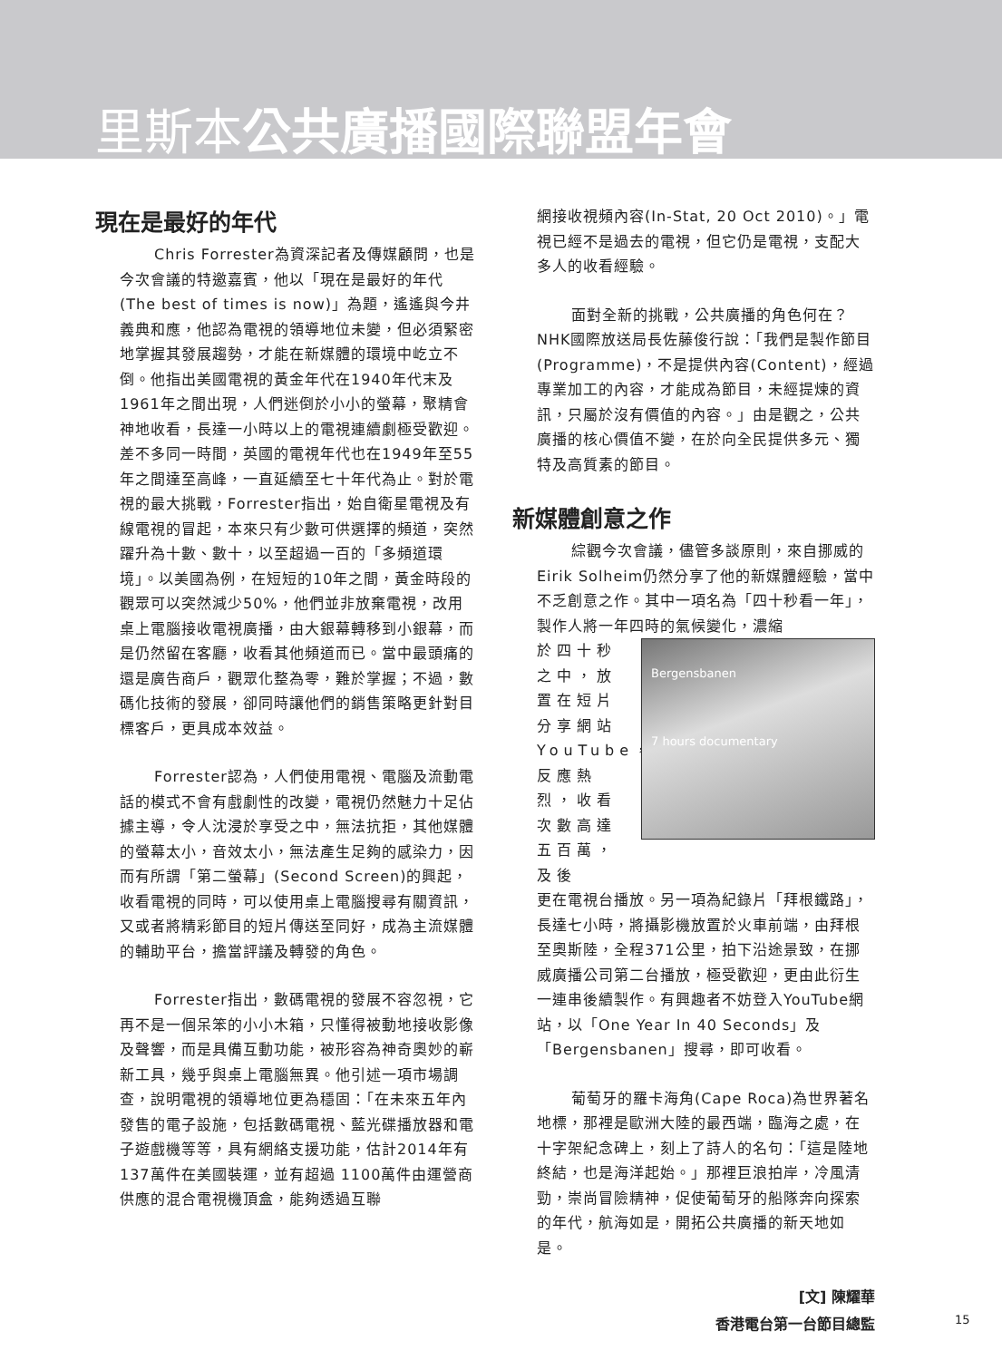里斯本公共廣播國際聯盟年會
現在是最好的年代
Chris Forrester為資深記者及傳媒顧問，也是今次會議的特邀嘉賓，他以「現在是最好的年代(The best of times is now)」為題，遙遙與今井義典和應，他認為電視的領導地位未變，但必須緊密地掌握其發展趨勢，才能在新媒體的環境中屹立不倒。他指出美國電視的黃金年代在1940年代末及1961年之間出現，人們迷倒於小小的螢幕，聚精會神地收看，長達一小時以上的電視連續劇極受歡迎。差不多同一時間，英國的電視年代也在1949年至55年之間達至高峰，一直延續至七十年代為止。對於電視的最大挑戰，Forrester指出，始自衛星電視及有線電視的冒起，本來只有少數可供選擇的頻道，突然躍升為十數、數十，以至超過一百的「多頻道環境」。以美國為例，在短短的10年之間，黃金時段的觀眾可以突然減少50%，他們並非放棄電視，改用桌上電腦接收電視廣播，由大銀幕轉移到小銀幕，而是仍然留在客廳，收看其他頻道而已。當中最頭痛的還是廣告商戶，觀眾化整為零，難於掌握；不過，數碼化技術的發展，卻同時讓他們的銷售策略更針對目標客戶，更具成本效益。
Forrester認為，人們使用電視、電腦及流動電話的模式不會有戲劇性的改變，電視仍然魅力十足佔據主導，令人沈浸於享受之中，無法抗拒，其他媒體的螢幕太小，音效太小，無法產生足夠的感染力，因而有所謂「第二螢幕」(Second Screen)的興起，收看電視的同時，可以使用桌上電腦搜尋有關資訊，又或者將精彩節目的短片傳送至同好，成為主流媒體的輔助平台，擔當評議及轉發的角色。
Forrester指出，數碼電視的發展不容忽視，它再不是一個呆笨的小小木箱，只懂得被動地接收影像及聲響，而是具備互動功能，被形容為神奇奧妙的嶄新工具，幾乎與桌上電腦無異。他引述一項市場調查，說明電視的領導地位更為穩固：「在未來五年內發售的電子設施，包括數碼電視、藍光碟播放器和電子遊戲機等等，具有網絡支援功能，估計2014年有137萬件在美國裝運，並有超過 1100萬件由運營商供應的混合電視機頂盒，能夠透過互聯
網接收視頻內容(In-Stat, 20 Oct 2010)。」電視已經不是過去的電視，但它仍是電視，支配大多人的收看經驗。
面對全新的挑戰，公共廣播的角色何在？NHK國際放送局長佐藤俊行說：「我們是製作節目(Programme)，不是提供內容(Content)，經過專業加工的內容，才能成為節目，未經提煉的資訊，只屬於沒有價值的內容。」由是觀之，公共廣播的核心價值不變，在於向全民提供多元、獨特及高質素的節目。
新媒體創意之作
綜觀今次會議，儘管多談原則，來自挪威的Eirik Solheim仍然分享了他的新媒體經驗，當中不乏創意之作。其中一項名為「四十秒看一年」，製作人將一年四時的氣候變化，濃縮
於四十秒之中，放置在短片分享網站YouTube，反應熱烈，收看次數高達五百萬，及後
Bergensbanen
7 hours documentary
更在電視台播放。另一項為紀錄片「拜根鐵路」，長達七小時，將攝影機放置於火車前端，由拜根至奧斯陸，全程371公里，拍下沿途景致，在挪威廣播公司第二台播放，極受歡迎，更由此衍生一連串後續製作。有興趣者不妨登入YouTube網站，以「One Year In 40 Seconds」及「Bergensbanen」搜尋，即可收看。
葡萄牙的羅卡海角(Cape Roca)為世界著名地標，那裡是歐洲大陸的最西端，臨海之處，在十字架紀念碑上，刻上了詩人的名句：「這是陸地終結，也是海洋起始。」那裡巨浪拍岸，冷風清勁，崇尚冒險精神，促使葡萄牙的船隊奔向探索的年代，航海如是，開拓公共廣播的新天地如是。
[文] 陳耀華
香港電台第一台節目總監
15